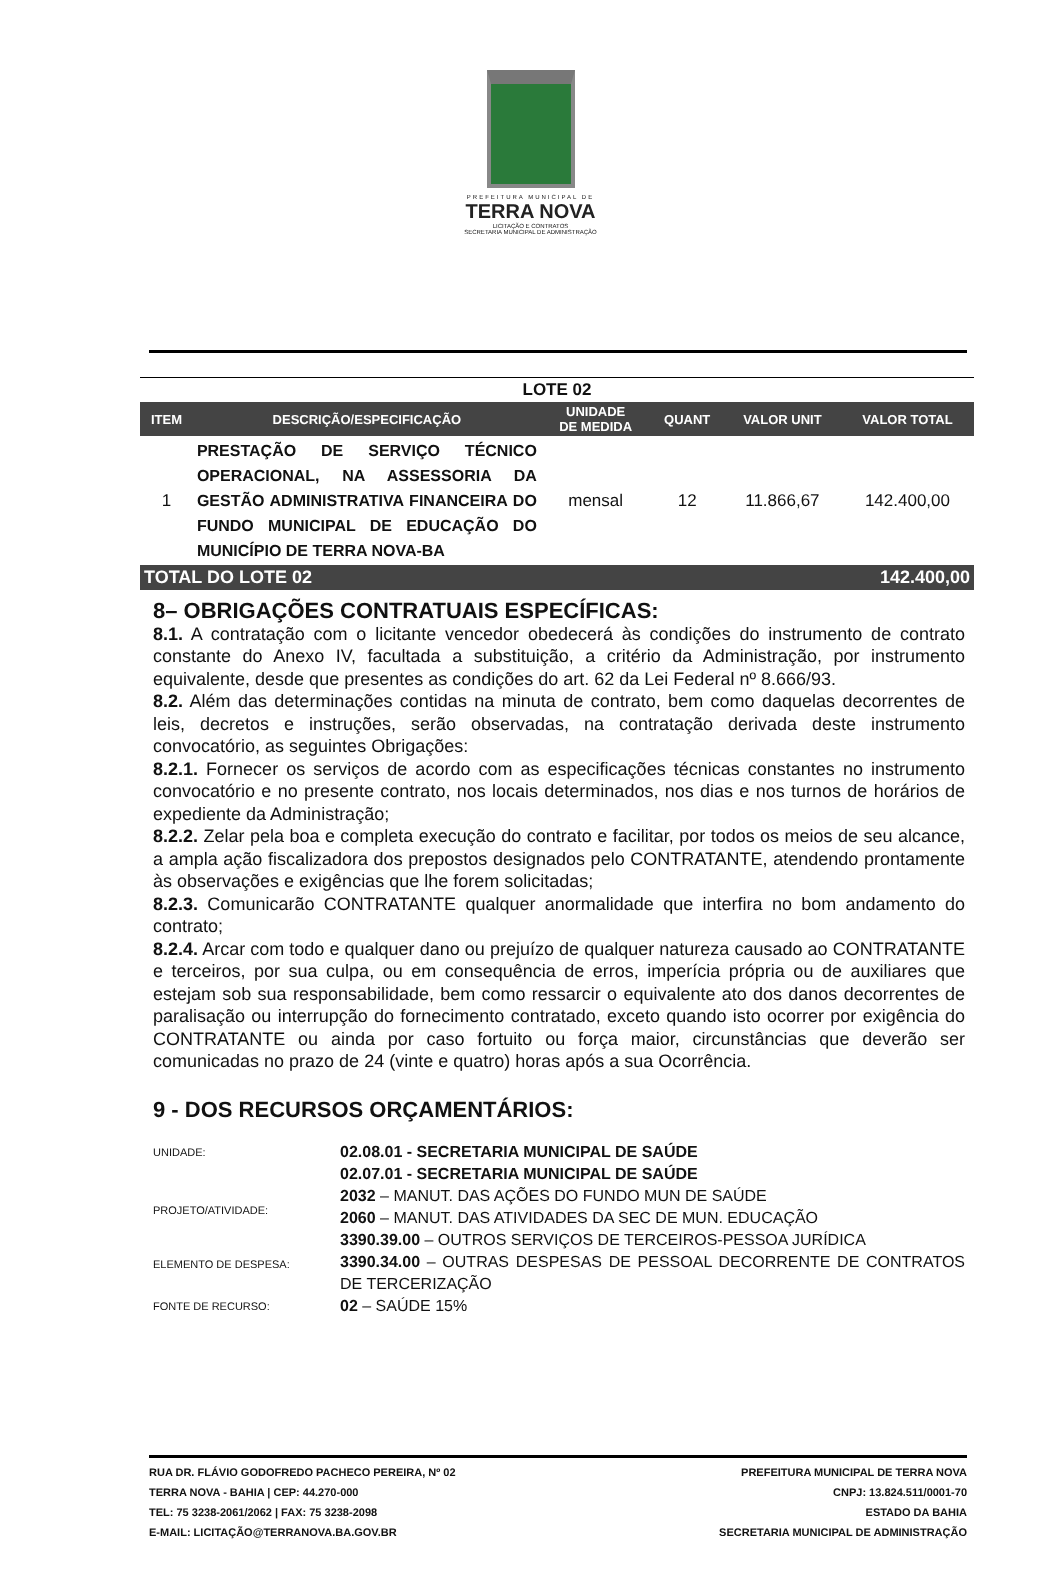PREFEITURA MUNICIPAL DE
TERRA NOVA
LICITAÇÃO E CONTRATOS
SECRETARIA MUNICIPAL DE ADMINISTRAÇÃO
| LOTE 02 | | | | | |
| ITEM | DESCRIÇÃO/ESPECIFICAÇÃO | UNIDADE DE MEDIDA | QUANT | VALOR UNIT | VALOR TOTAL |
| 1 | PRESTAÇÃO DE SERVIÇO TÉCNICO OPERACIONAL, NA ASSESSORIA DA GESTÃO ADMINISTRATIVA FINANCEIRA DO FUNDO MUNICIPAL DE EDUCAÇÃO DO MUNICÍPIO DE TERRA NOVA-BA | mensal | 12 | 11.866,67 | 142.400,00 |
| TOTAL DO LOTE 02 | | | | | 142.400,00 |
8– OBRIGAÇÕES CONTRATUAIS ESPECÍFICAS:
8.1. A contratação com o licitante vencedor obedecerá às condições do instrumento de contrato constante do Anexo IV, facultada a substituição, a critério da Administração, por instrumento equivalente, desde que presentes as condições do art. 62 da Lei Federal nº 8.666/93.
8.2. Além das determinações contidas na minuta de contrato, bem como daquelas decorrentes de leis, decretos e instruções, serão observadas, na contratação derivada deste instrumento convocatório, as seguintes Obrigações:
8.2.1. Fornecer os serviços de acordo com as especificações técnicas constantes no instrumento convocatório e no presente contrato, nos locais determinados, nos dias e nos turnos de horários de expediente da Administração;
8.2.2. Zelar pela boa e completa execução do contrato e facilitar, por todos os meios de seu alcance, a ampla ação fiscalizadora dos prepostos designados pelo CONTRATANTE, atendendo prontamente às observações e exigências que lhe forem solicitadas;
8.2.3. Comunicarão CONTRATANTE qualquer anormalidade que interfira no bom andamento do contrato;
8.2.4. Arcar com todo e qualquer dano ou prejuízo de qualquer natureza causado ao CONTRATANTE e terceiros, por sua culpa, ou em consequência de erros, imperícia própria ou de auxiliares que estejam sob sua responsabilidade, bem como ressarcir o equivalente ato dos danos decorrentes de paralisação ou interrupção do fornecimento contratado, exceto quando isto ocorrer por exigência do CONTRATANTE ou ainda por caso fortuito ou força maior, circunstâncias que deverão ser comunicadas no prazo de 24 (vinte e quatro) horas após a sua Ocorrência.
9 - DOS RECURSOS ORÇAMENTÁRIOS:
UNIDADE:
02.08.01 - SECRETARIA MUNICIPAL DE SAÚDE
02.07.01 - SECRETARIA MUNICIPAL DE SAÚDE
PROJETO/ATIVIDADE:
2032 – MANUT. DAS AÇÕES DO FUNDO MUN DE SAÚDE
2060 – MANUT. DAS ATIVIDADES DA SEC DE MUN. EDUCAÇÃO
ELEMENTO DE DESPESA:
3390.39.00 – OUTROS SERVIÇOS DE TERCEIROS-PESSOA JURÍDICA
3390.34.00 – OUTRAS DESPESAS DE PESSOAL DECORRENTE DE CONTRATOS DE TERCERIZAÇÃO
FONTE DE RECURSO:
02 – SAÚDE 15%
RUA DR. FLÁVIO GODOFREDO PACHECO PEREIRA, Nº 02
TERRA NOVA - BAHIA | CEP: 44.270-000
TEL: 75 3238-2061/2062 | FAX: 75 3238-2098
E-MAIL: LICITAÇÃO@TERRANOVA.BA.GOV.BR
PREFEITURA MUNICIPAL DE TERRA NOVA
CNPJ: 13.824.511/0001-70
ESTADO DA BAHIA
SECRETARIA MUNICIPAL DE ADMINISTRAÇÃO